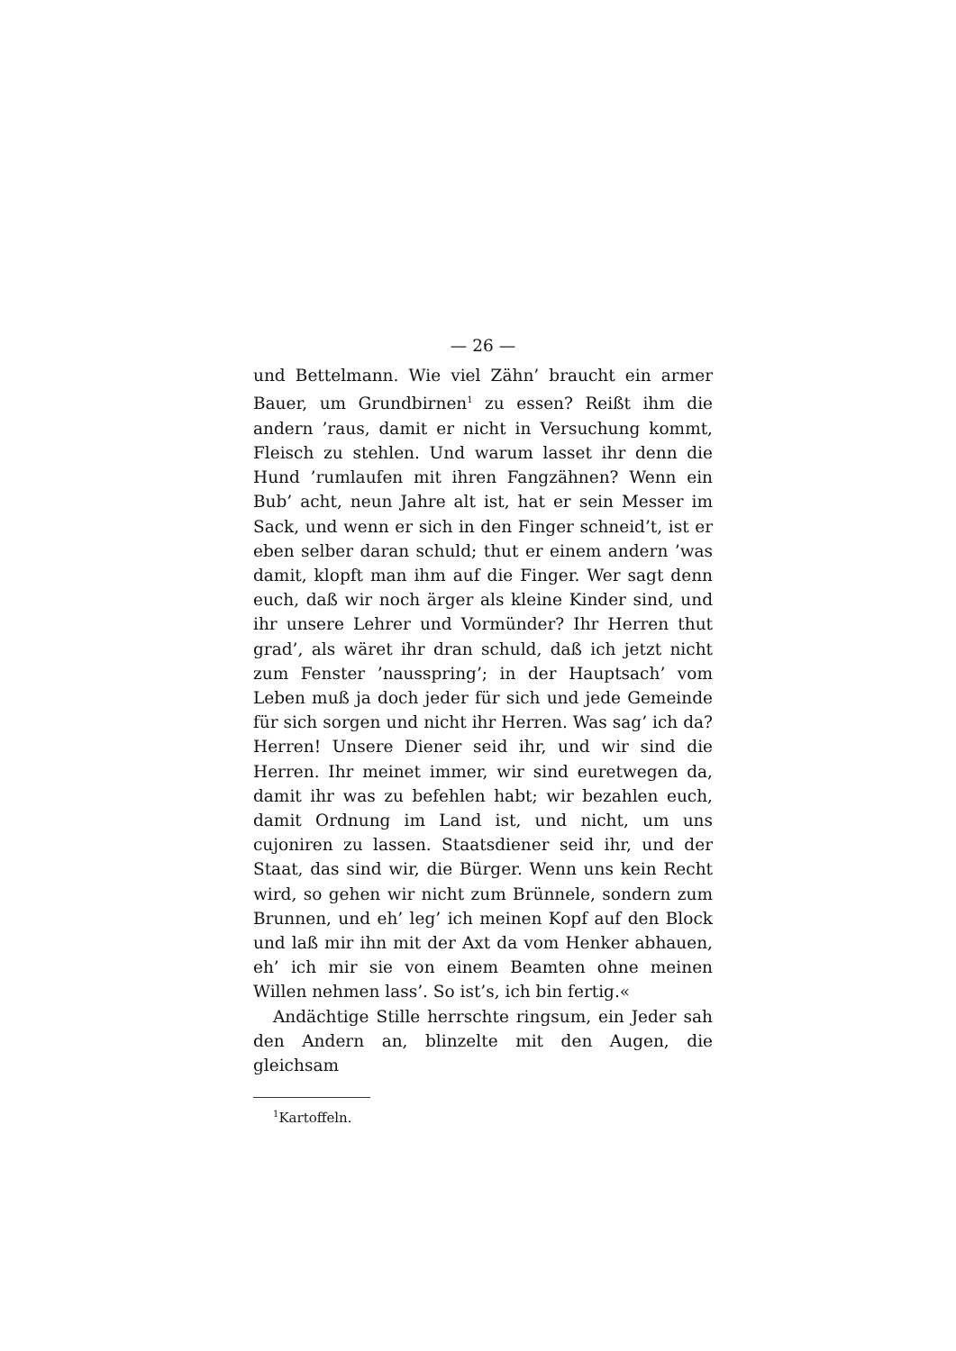— 26 —
und Bettelmann. Wie viel Zähn’ braucht ein armer Bauer, um Grundbirnen<sup>1</sup> zu essen? Reißt ihm die andern ’raus, damit er nicht in Versuchung kommt, Fleisch zu stehlen. Und warum lasset ihr denn die Hund ’rumlaufen mit ihren Fangzähnen? Wenn ein Bub’ acht, neun Jahre alt ist, hat er sein Messer im Sack, und wenn er sich in den Finger schneid’t, ist er eben selber daran schuld; thut er einem andern ’was damit, klopft man ihm auf die Finger. Wer sagt denn euch, daß wir noch ärger als kleine Kinder sind, und ihr unsere Lehrer und Vormünder? Ihr Herren thut grad’, als wäret ihr dran schuld, daß ich jetzt nicht zum Fenster ’nausspring’; in der Hauptsach’ vom Leben muß ja doch jeder für sich und jede Gemeinde für sich sorgen und nicht ihr Herren. Was sag’ ich da? Herren! Unsere Diener seid ihr, und wir sind die Herren. Ihr meinet immer, wir sind euretwegen da, damit ihr was zu befehlen habt; wir bezahlen euch, damit Ordnung im Land ist, und nicht, um uns cujoniren zu lassen. Staatsdiener seid ihr, und der Staat, das sind wir, die Bürger. Wenn uns kein Recht wird, so gehen wir nicht zum Brünnele, sondern zum Brunnen, und eh’ leg’ ich meinen Kopf auf den Block und laß mir ihn mit der Axt da vom Henker abhauen, eh’ ich mir sie von einem Beamten ohne meinen Willen nehmen lass’. So ist’s, ich bin fertig.«
Andächtige Stille herrschte ringsum, ein Jeder sah den Andern an, blinzelte mit den Augen, die gleichsam
<sup>1</sup> Kartoffeln.